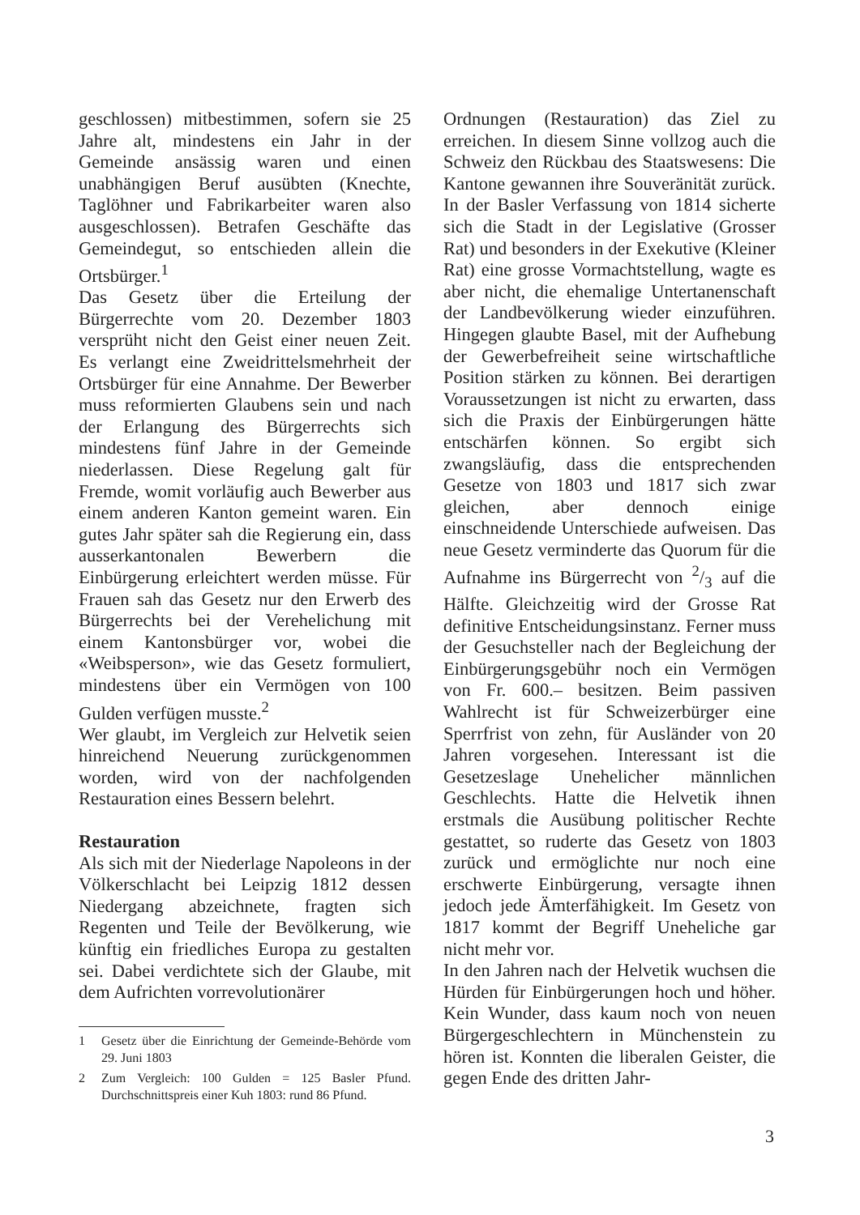geschlossen) mitbestimmen, sofern sie 25 Jahre alt, mindestens ein Jahr in der Gemeinde ansässig waren und einen unabhängigen Beruf ausübten (Knechte, Taglöhner und Fabrikarbeiter waren also ausgeschlossen). Betrafen Geschäfte das Gemeindegut, so entschieden allein die Ortsbürger.<sup>1</sup>
Das Gesetz über die Erteilung der Bürgerrechte vom 20. Dezember 1803 versprüht nicht den Geist einer neuen Zeit. Es verlangt eine Zweidrittelsmehrheit der Ortsbürger für eine Annahme. Der Bewerber muss reformierten Glaubens sein und nach der Erlangung des Bürgerrechts sich mindestens fünf Jahre in der Gemeinde niederlassen. Diese Regelung galt für Fremde, womit vorläufig auch Bewerber aus einem anderen Kanton gemeint waren. Ein gutes Jahr später sah die Regierung ein, dass ausserkantonalen Bewerbern die Einbürgerung erleichtert werden müsse. Für Frauen sah das Gesetz nur den Erwerb des Bürgerrechts bei der Verehelichung mit einem Kantonsbürger vor, wobei die «Weibsperson», wie das Gesetz formuliert, mindestens über ein Vermögen von 100 Gulden verfügen musste.<sup>2</sup>
Wer glaubt, im Vergleich zur Helvetik seien hinreichend Neuerung zurückgenommen worden, wird von der nachfolgenden Restauration eines Bessern belehrt.
Restauration
Als sich mit der Niederlage Napoleons in der Völkerschlacht bei Leipzig 1812 dessen Niedergang abzeichnete, fragten sich Regenten und Teile der Bevölkerung, wie künftig ein friedliches Europa zu gestalten sei. Dabei verdichtete sich der Glaube, mit dem Aufrichten vorrevolutionärer
1 Gesetz über die Einrichtung der Gemeinde-Behörde vom 29. Juni 1803
2 Zum Vergleich: 100 Gulden = 125 Basler Pfund. Durchschnittspreis einer Kuh 1803: rund 86 Pfund.
Ordnungen (Restauration) das Ziel zu erreichen. In diesem Sinne vollzog auch die Schweiz den Rückbau des Staatswesens: Die Kantone gewannen ihre Souveränität zurück. In der Basler Verfassung von 1814 sicherte sich die Stadt in der Legislative (Grosser Rat) und besonders in der Exekutive (Kleiner Rat) eine grosse Vormachtstellung, wagte es aber nicht, die ehemalige Untertanenschaft der Landbevölkerung wieder einzuführen. Hingegen glaubte Basel, mit der Aufhebung der Gewerbefreiheit seine wirtschaftliche Position stärken zu können. Bei derartigen Voraussetzungen ist nicht zu erwarten, dass sich die Praxis der Einbürgerungen hätte entschärfen können. So ergibt sich zwangsläufig, dass die entsprechenden Gesetze von 1803 und 1817 sich zwar gleichen, aber dennoch einige einschneidende Unterschiede aufweisen. Das neue Gesetz verminderte das Quorum für die Aufnahme ins Bürgerrecht von 2/3 auf die Hälfte. Gleichzeitig wird der Grosse Rat definitive Entscheidungsinstanz. Ferner muss der Gesuchsteller nach der Begleichung der Einbürgerungsgebühr noch ein Vermögen von Fr. 600.– besitzen. Beim passiven Wahlrecht ist für Schweizerbürger eine Sperrfrist von zehn, für Ausländer von 20 Jahren vorgesehen. Interessant ist die Gesetzeslage Unehelicher männlichen Geschlechts. Hatte die Helvetik ihnen erstmals die Ausübung politischer Rechte gestattet, so ruderte das Gesetz von 1803 zurück und ermöglichte nur noch eine erschwerte Einbürgerung, versagte ihnen jedoch jede Ämterfähigkeit. Im Gesetz von 1817 kommt der Begriff Uneheliche gar nicht mehr vor.
In den Jahren nach der Helvetik wuchsen die Hürden für Einbürgerungen hoch und höher. Kein Wunder, dass kaum noch von neuen Bürgergeschlechtern in Münchenstein zu hören ist. Konnten die liberalen Geister, die gegen Ende des dritten Jahr-
3